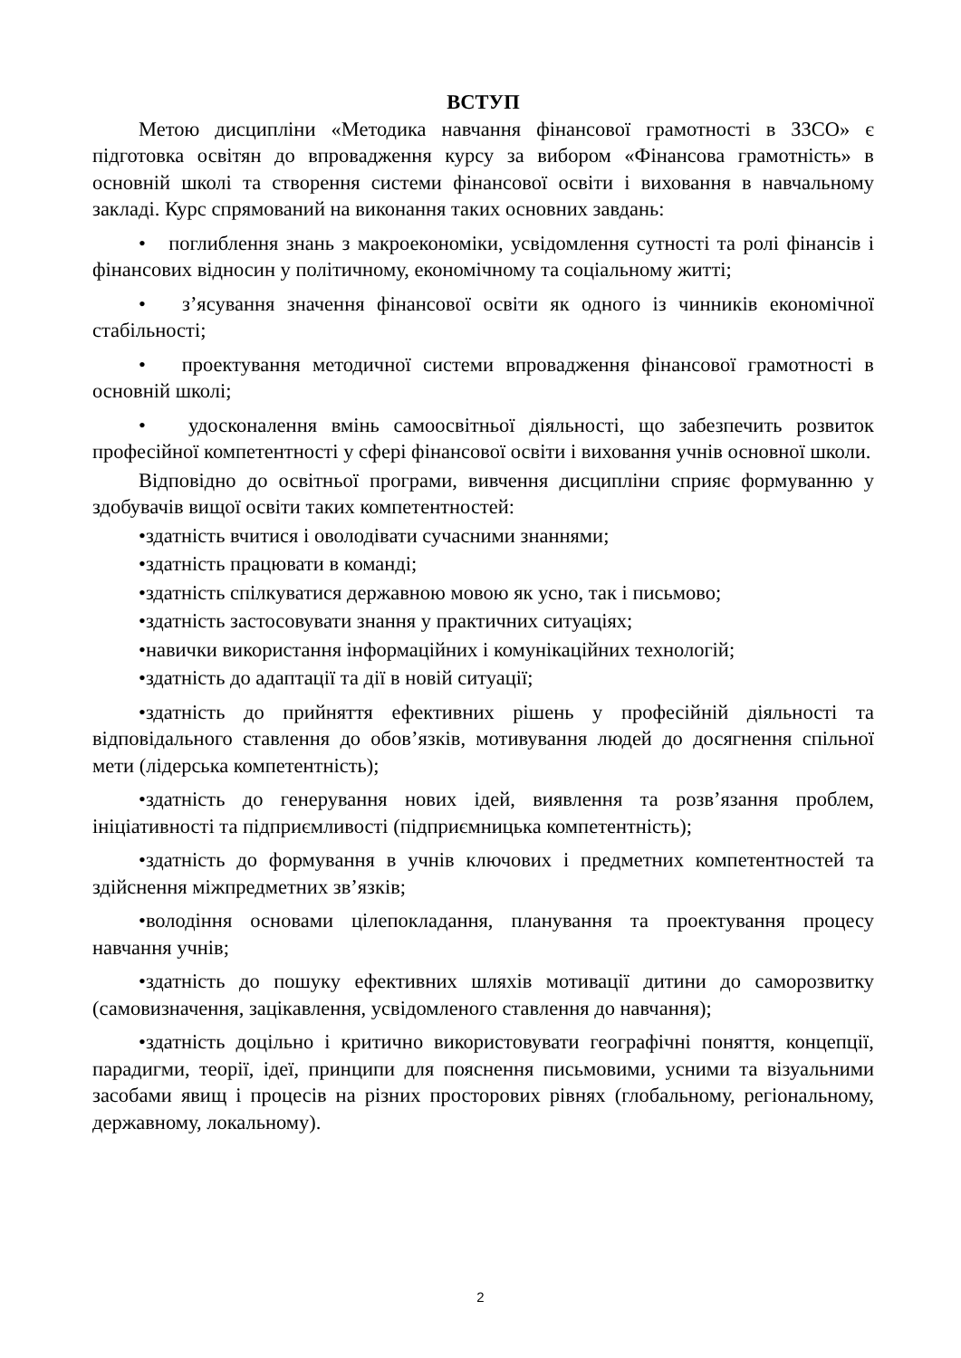ВСТУП
Метою дисципліни «Методика навчання фінансової грамотності в ЗЗСО» є підготовка освітян до впровадження курсу за вибором «Фінансова грамотність» в основній школі та створення системи фінансової освіти і виховання в навчальному закладі. Курс спрямований на виконання таких основних завдань:
• поглиблення знань з макроекономіки, усвідомлення сутності та ролі фінансів і фінансових відносин у політичному, економічному та соціальному житті;
• з’ясування значення фінансової освіти як одного із чинників економічної стабільності;
• проектування методичної системи впровадження фінансової грамотності в основній школі;
• удосконалення вмінь самоосвітньої діяльності, що забезпечить розвиток професійної компетентності у сфері фінансової освіти і виховання учнів основної школи.
Відповідно до освітньої програми, вивчення дисципліни сприяє формуванню у здобувачів вищої освіти таких компетентностей:
•здатність вчитися і оволодівати сучасними знаннями;
•здатність працювати в команді;
•здатність спілкуватися державною мовою як усно, так і письмово;
•здатність застосовувати знання у практичних ситуаціях;
•навички використання інформаційних і комунікаційних технологій;
•здатність до адаптації та дії в новій ситуації;
•здатність до прийняття ефективних рішень у професійній діяльності та відповідального ставлення до обов’язків, мотивування людей до досягнення спільної мети (лідерська компетентність);
•здатність до генерування нових ідей, виявлення та розв’язання проблем, ініціативності та підприємливості (підприємницька компетентність);
•здатність до формування в учнів ключових і предметних компетентностей та здійснення міжпредметних зв’язків;
•володіння основами цілепокладання, планування та проектування процесу навчання учнів;
•здатність до пошуку ефективних шляхів мотивації дитини до саморозвитку (самовизначення, зацікавлення, усвідомленого ставлення до навчання);
•здатність доцільно і критично використовувати географічні поняття, концепції, парадигми, теорії, ідеї, принципи для пояснення письмовими, усними та візуальними засобами явищ і процесів на різних просторових рівнях (глобальному, регіональному, державному, локальному).
2